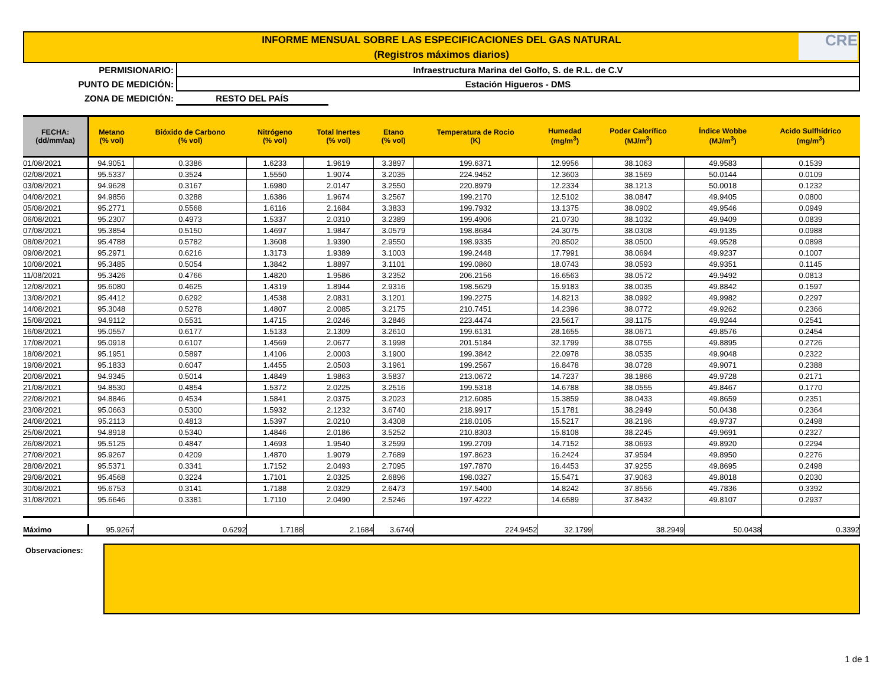INFORME MENSUAL SOBRE LAS ESPECIFICACIONES DEL GAS NATURAL
(Registros máximos diarios)
CRE
PERMISIONARIO: Infraestructura Marina del Golfo, S. de R.L. de C.V
PUNTO DE MEDICIÓN: Estación Higueros - DMS
ZONA DE MEDICIÓN: RESTO DEL PAÍS
| FECHA: (dd/mm/aa) | Metano (% vol) | Bióxido de Carbono (% vol) | Nitrógeno (% vol) | Total Inertes (% vol) | Etano (% vol) | Temperatura de Rocio (K) | Humedad (mg/m<sup>3</sup>) | Poder Calorífico (MJ/m<sup>3</sup>) | Índice Wobbe (MJ/m<sup>3</sup>) | Acido Sulfhídrico (mg/m<sup>3</sup>) |
| --- | --- | --- | --- | --- | --- | --- | --- | --- | --- | --- |
| 01/08/2021 | 94.9051 | 0.3386 | 1.6233 | 1.9619 | 3.3897 | 199.6371 | 12.9956 | 38.1063 | 49.9583 | 0.1539 |
| 02/08/2021 | 95.5337 | 0.3524 | 1.5550 | 1.9074 | 3.2035 | 224.9452 | 12.3603 | 38.1569 | 50.0144 | 0.0109 |
| 03/08/2021 | 94.9628 | 0.3167 | 1.6980 | 2.0147 | 3.2550 | 220.8979 | 12.2334 | 38.1213 | 50.0018 | 0.1232 |
| 04/08/2021 | 94.9856 | 0.3288 | 1.6386 | 1.9674 | 3.2567 | 199.2170 | 12.5102 | 38.0847 | 49.9405 | 0.0800 |
| 05/08/2021 | 95.2771 | 0.5568 | 1.6116 | 2.1684 | 3.3833 | 199.7932 | 13.1375 | 38.0902 | 49.9546 | 0.0949 |
| 06/08/2021 | 95.2307 | 0.4973 | 1.5337 | 2.0310 | 3.2389 | 199.4906 | 21.0730 | 38.1032 | 49.9409 | 0.0839 |
| 07/08/2021 | 95.3854 | 0.5150 | 1.4697 | 1.9847 | 3.0579 | 198.8684 | 24.3075 | 38.0308 | 49.9135 | 0.0988 |
| 08/08/2021 | 95.4788 | 0.5782 | 1.3608 | 1.9390 | 2.9550 | 198.9335 | 20.8502 | 38.0500 | 49.9528 | 0.0898 |
| 09/08/2021 | 95.2971 | 0.6216 | 1.3173 | 1.9389 | 3.1003 | 199.2448 | 17.7991 | 38.0694 | 49.9237 | 0.1007 |
| 10/08/2021 | 95.3485 | 0.5054 | 1.3842 | 1.8897 | 3.1101 | 199.0860 | 18.0743 | 38.0593 | 49.9351 | 0.1145 |
| 11/08/2021 | 95.3426 | 0.4766 | 1.4820 | 1.9586 | 3.2352 | 206.2156 | 16.6563 | 38.0572 | 49.9492 | 0.0813 |
| 12/08/2021 | 95.6080 | 0.4625 | 1.4319 | 1.8944 | 2.9316 | 198.5629 | 15.9183 | 38.0035 | 49.8842 | 0.1597 |
| 13/08/2021 | 95.4412 | 0.6292 | 1.4538 | 2.0831 | 3.1201 | 199.2275 | 14.8213 | 38.0992 | 49.9982 | 0.2297 |
| 14/08/2021 | 95.3048 | 0.5278 | 1.4807 | 2.0085 | 3.2175 | 210.7451 | 14.2396 | 38.0772 | 49.9262 | 0.2366 |
| 15/08/2021 | 94.9112 | 0.5531 | 1.4715 | 2.0246 | 3.2846 | 223.4474 | 23.5617 | 38.1175 | 49.9244 | 0.2541 |
| 16/08/2021 | 95.0557 | 0.6177 | 1.5133 | 2.1309 | 3.2610 | 199.6131 | 28.1655 | 38.0671 | 49.8576 | 0.2454 |
| 17/08/2021 | 95.0918 | 0.6107 | 1.4569 | 2.0677 | 3.1998 | 201.5184 | 32.1799 | 38.0755 | 49.8895 | 0.2726 |
| 18/08/2021 | 95.1951 | 0.5897 | 1.4106 | 2.0003 | 3.1900 | 199.3842 | 22.0978 | 38.0535 | 49.9048 | 0.2322 |
| 19/08/2021 | 95.1833 | 0.6047 | 1.4455 | 2.0503 | 3.1961 | 199.2567 | 16.8478 | 38.0728 | 49.9071 | 0.2388 |
| 20/08/2021 | 94.9345 | 0.5014 | 1.4849 | 1.9863 | 3.5837 | 213.0672 | 14.7237 | 38.1866 | 49.9728 | 0.2171 |
| 21/08/2021 | 94.8530 | 0.4854 | 1.5372 | 2.0225 | 3.2516 | 199.5318 | 14.6788 | 38.0555 | 49.8467 | 0.1770 |
| 22/08/2021 | 94.8846 | 0.4534 | 1.5841 | 2.0375 | 3.2023 | 212.6085 | 15.3859 | 38.0433 | 49.8659 | 0.2351 |
| 23/08/2021 | 95.0663 | 0.5300 | 1.5932 | 2.1232 | 3.6740 | 218.9917 | 15.1781 | 38.2949 | 50.0438 | 0.2364 |
| 24/08/2021 | 95.2113 | 0.4813 | 1.5397 | 2.0210 | 3.4308 | 218.0105 | 15.5217 | 38.2196 | 49.9737 | 0.2498 |
| 25/08/2021 | 94.8918 | 0.5340 | 1.4846 | 2.0186 | 3.5252 | 210.8303 | 15.8108 | 38.2245 | 49.9691 | 0.2327 |
| 26/08/2021 | 95.5125 | 0.4847 | 1.4693 | 1.9540 | 3.2599 | 199.2709 | 14.7152 | 38.0693 | 49.8920 | 0.2294 |
| 27/08/2021 | 95.9267 | 0.4209 | 1.4870 | 1.9079 | 2.7689 | 197.8623 | 16.2424 | 37.9594 | 49.8950 | 0.2276 |
| 28/08/2021 | 95.5371 | 0.3341 | 1.7152 | 2.0493 | 2.7095 | 197.7870 | 16.4453 | 37.9255 | 49.8695 | 0.2498 |
| 29/08/2021 | 95.4568 | 0.3224 | 1.7101 | 2.0325 | 2.6896 | 198.0327 | 15.5471 | 37.9063 | 49.8018 | 0.2030 |
| 30/08/2021 | 95.6753 | 0.3141 | 1.7188 | 2.0329 | 2.6473 | 197.5400 | 14.8242 | 37.8556 | 49.7836 | 0.3392 |
| 31/08/2021 | 95.6646 | 0.3381 | 1.7110 | 2.0490 | 2.5246 | 197.4222 | 14.6589 | 37.8432 | 49.8107 | 0.2937 |
| Máximo | 95.9267 | 0.6292 | 1.7188 | 2.1684 | 3.6740 | 224.9452 | 32.1799 | 38.2949 | 50.0438 | 0.3392 |
Observaciones:
1 de 1